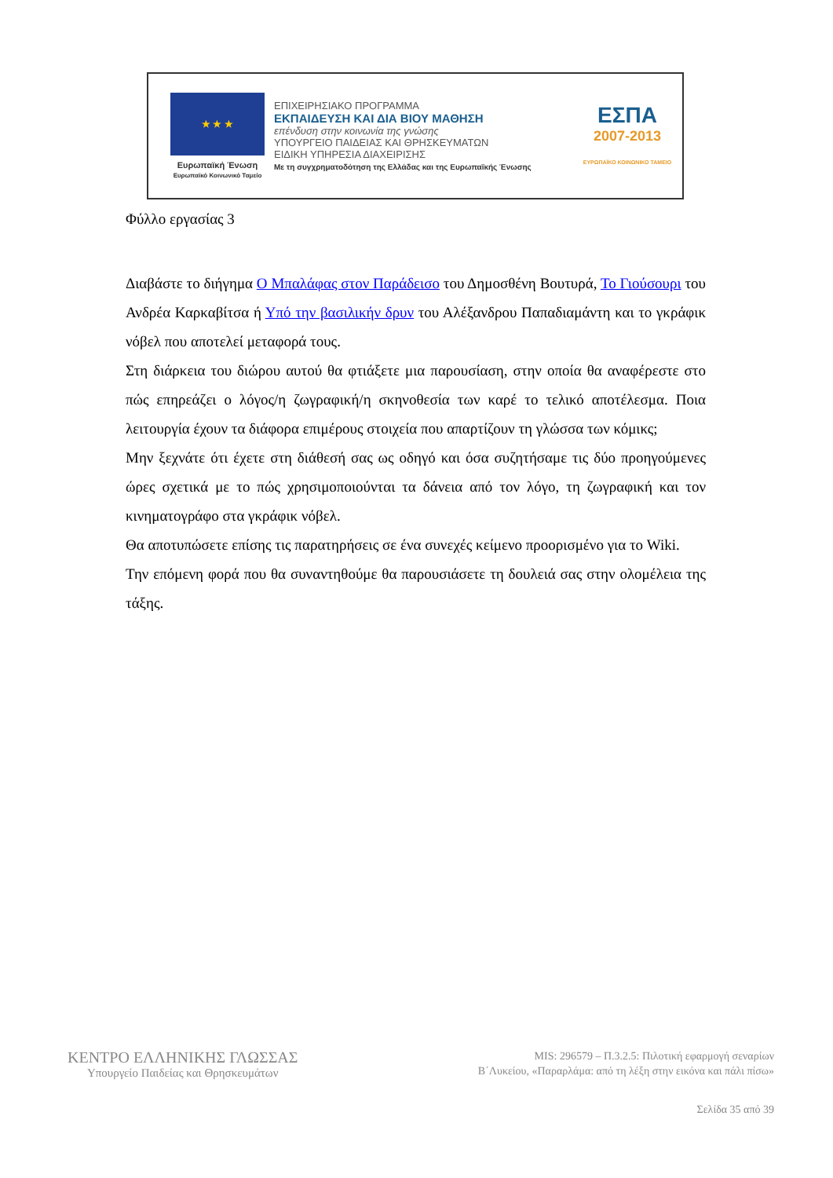★ ★ ★
Ευρωπαϊκή Ένωση
Ευρωπαϊκό Κοινωνικό Ταμείο
ΕΠΙΧΕΙΡΗΣΙΑΚΟ ΠΡΟΓΡΑΜΜΑ
ΕΚΠΑΙΔΕΥΣΗ ΚΑΙ ΔΙΑ ΒΙΟΥ ΜΑΘΗΣΗ
επένδυση στην κοινωνία της γνώσης
ΥΠΟΥΡΓΕΙΟ ΠΑΙΔΕΙΑΣ ΚΑΙ ΘΡΗΣΚΕΥΜΑΤΩΝ
ΕΙΔΙΚΗ ΥΠΗΡΕΣΙΑ ΔΙΑΧΕΙΡΙΣΗΣ
Με τη συγχρηματοδότηση της Ελλάδας και της Ευρωπαϊκής Ένωσης
ΕΣΠΑ
2007-2013
ΕΥΡΩΠΑΪΚΟ ΚΟΙΝΩΝΙΚΟ ΤΑΜΕΙΟ
Φύλλο εργασίας 3
Διαβάστε το διήγημα Ο Μπαλάφας στον Παράδεισο του Δημοσθένη Βουτυρά, Το Γιούσουρι του Ανδρέα Καρκαβίτσα ή Υπό την βασιλικήν δρυν του Αλέξανδρου Παπαδιαμάντη και το γκράφικ νόβελ που αποτελεί μεταφορά τους.
Στη διάρκεια του διώρου αυτού θα φτιάξετε μια παρουσίαση, στην οποία θα αναφέρεστε στο πώς επηρεάζει ο λόγος/η ζωγραφική/η σκηνοθεσία των καρέ το τελικό αποτέλεσμα. Ποια λειτουργία έχουν τα διάφορα επιμέρους στοιχεία που απαρτίζουν τη γλώσσα των κόμικς;
Μην ξεχνάτε ότι έχετε στη διάθεσή σας ως οδηγό και όσα συζητήσαμε τις δύο προηγούμενες ώρες σχετικά με το πώς χρησιμοποιούνται τα δάνεια από τον λόγο, τη ζωγραφική και τον κινηματογράφο στα γκράφικ νόβελ.
Θα αποτυπώσετε επίσης τις παρατηρήσεις σε ένα συνεχές κείμενο προορισμένο για το Wiki.
Την επόμενη φορά που θα συναντηθούμε θα παρουσιάσετε τη δουλειά σας στην ολομέλεια της τάξης.
ΚΕΝΤΡΟ ΕΛΛΗΝΙΚΗΣ ΓΛΩΣΣΑΣ
Υπουργείο Παιδείας και Θρησκευμάτων
MIS: 296579 – Π.3.2.5: Πιλοτική εφαρμογή σεναρίων
Β΄Λυκείου, «Παραρλάμα: από τη λέξη στην εικόνα και πάλι πίσω»
Σελίδα 35 από 39